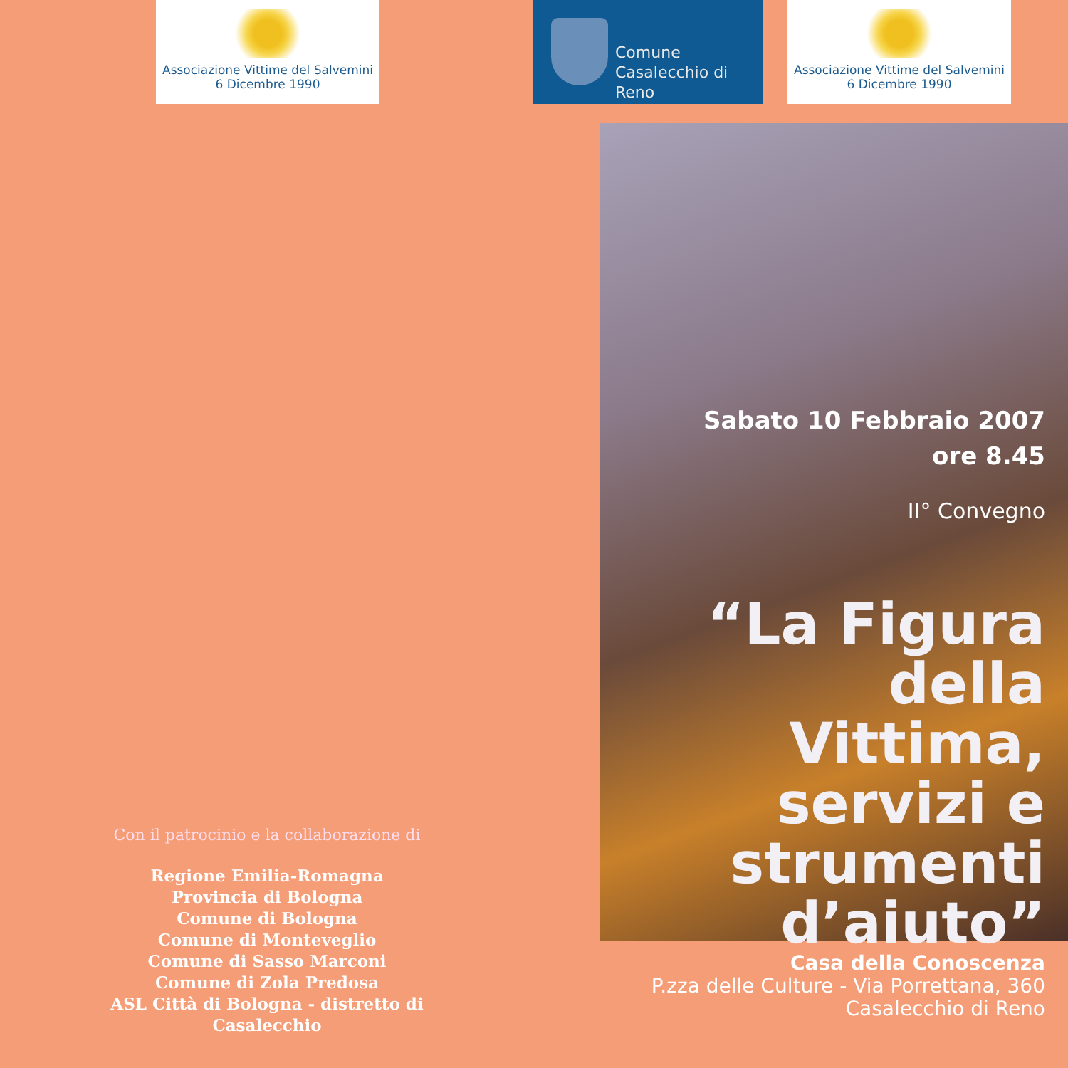Associazione Vittime del Salvemini
6 Dicembre 1990
Comune
Casalecchio di Reno
Associazione Vittime del Salvemini
6 Dicembre 1990
Sabato 10 Febbraio 2007
ore 8.45
II° Convegno
“La Figura della Vittima, servizi e strumenti d’aiuto”
Casa della Conoscenza
P.zza delle Culture - Via Porrettana, 360
Casalecchio di Reno
Con il patrocinio e la collaborazione di
Regione Emilia-Romagna
Provincia di Bologna
Comune di Bologna
Comune di Monteveglio
Comune di Sasso Marconi
Comune di Zola Predosa
ASL Città di Bologna - distretto di Casalecchio